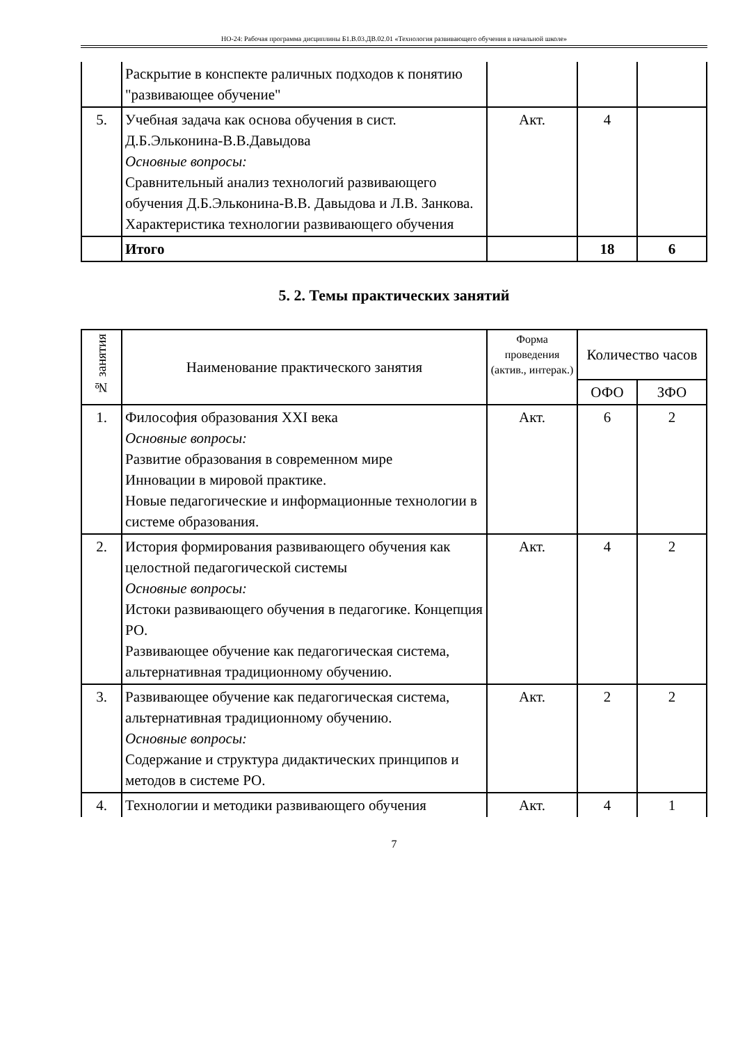НО-24: Рабочая программа дисциплины Б1.В.03.ДВ.02.01 «Технология развивающего обучения в начальной школе»
| | Раскрытие в конспекте раличных подходов к понятию "развивающее обучение" | | | |
| 5. | Учебная задача как основа обучения в сист. Д.Б.Эльконина-В.В.Давыдова Основные вопросы: Сравнительный анализ технологий развивающего обучения Д.Б.Эльконина-В.В. Давыдова и Л.В. Занкова. Характеристика технологии развивающего обучения | Акт. | 4 | |
| | Итого | | 18 | 6 |
5. 2. Темы практических занятий
| № занятия | Наименование практического занятия | Форма проведения (актив., интерак.) | Количество часов | |
| --- | --- | --- | --- | --- |
| | | | ОФО | ЗФО |
| 1. | Философия образования XXI века Основные вопросы: Развитие образования в современном мире Инновации в мировой практике. Новые педагогические и информационные технологии в системе образования. | Акт. | 6 | 2 |
| 2. | История формирования развивающего обучения как целостной педагогической системы Основные вопросы: Истоки развивающего обучения в педагогике. Концепция РО. Развивающее обучение как педагогическая система, альтернативная традиционному обучению. | Акт. | 4 | 2 |
| 3. | Развивающее обучение как педагогическая система, альтернативная традиционному обучению. Основные вопросы: Содержание и структура дидактических принципов и методов в системе РО. | Акт. | 2 | 2 |
| 4. | Технологии и методики развивающего обучения | Акт. | 4 | 1 |
7